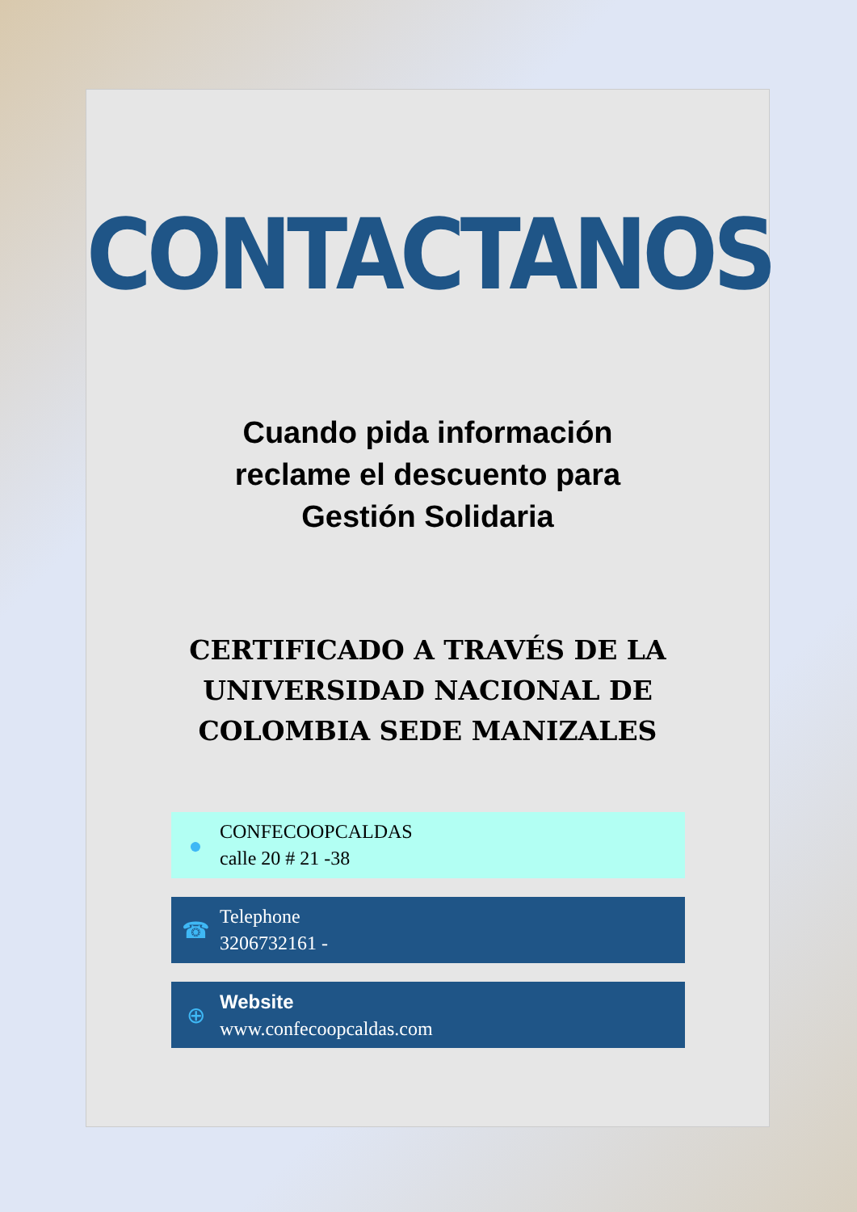CONTACTANOS
Cuando pida información
reclame el descuento para
Gestión Solidaria
CERTIFICADO A TRAVÉS DE LA
UNIVERSIDAD NACIONAL DE
COLOMBIA SEDE MANIZALES
●
CONFECOOPCALDAS
calle 20 # 21 -38
☎
Telephone
3206732161 -
⊕
Website
www.confecoopcaldas.com